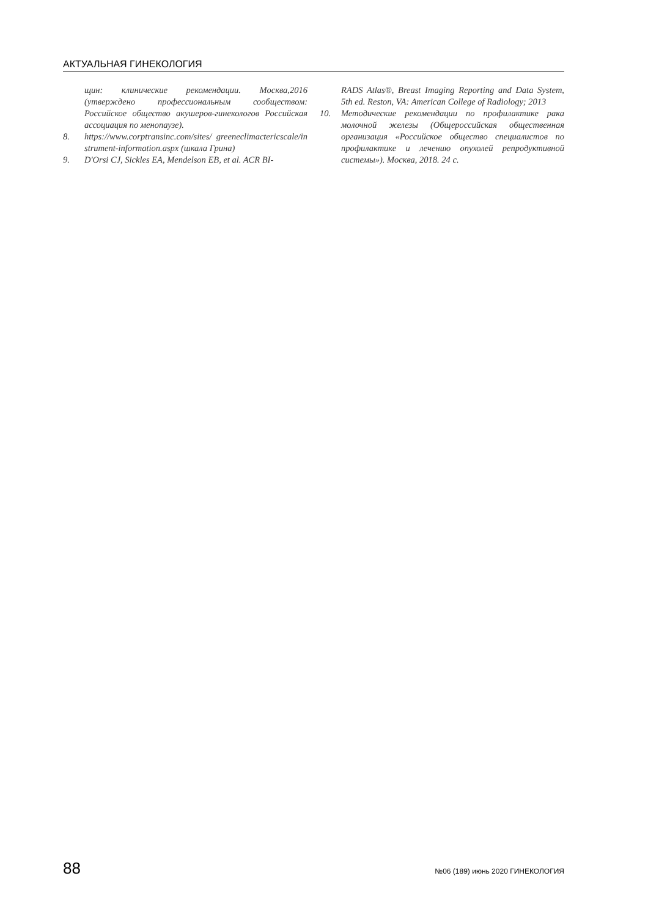АКТУАЛЬНАЯ ГИНЕКОЛОГИЯ
щин: клинические рекомендации. Москва,2016 (утверждено профессиональным сообществом: Российское общество акушеров-гинекологов Российская ассоциация по менопаузе).
8. https://www.corptransinc.com/sites/ greeneclimactericscale/instrument-information.aspx (шкала Грина)
9. D'Orsi CJ, Sickles EA, Mendelson EB, et al. ACR BI-
RADS Atlas®, Breast Imaging Reporting and Data System, 5th ed. Reston, VA: American College of Radiology; 2013
10. Методические рекомендации по профилактике рака молочной железы (Общероссийская общественная организация «Российское общество специалистов по профилактике и лечению опухолей репродуктивной системы»). Москва, 2018. 24 с.
88 №06 (189) июнь 2020 ГИНЕКОЛОГИЯ